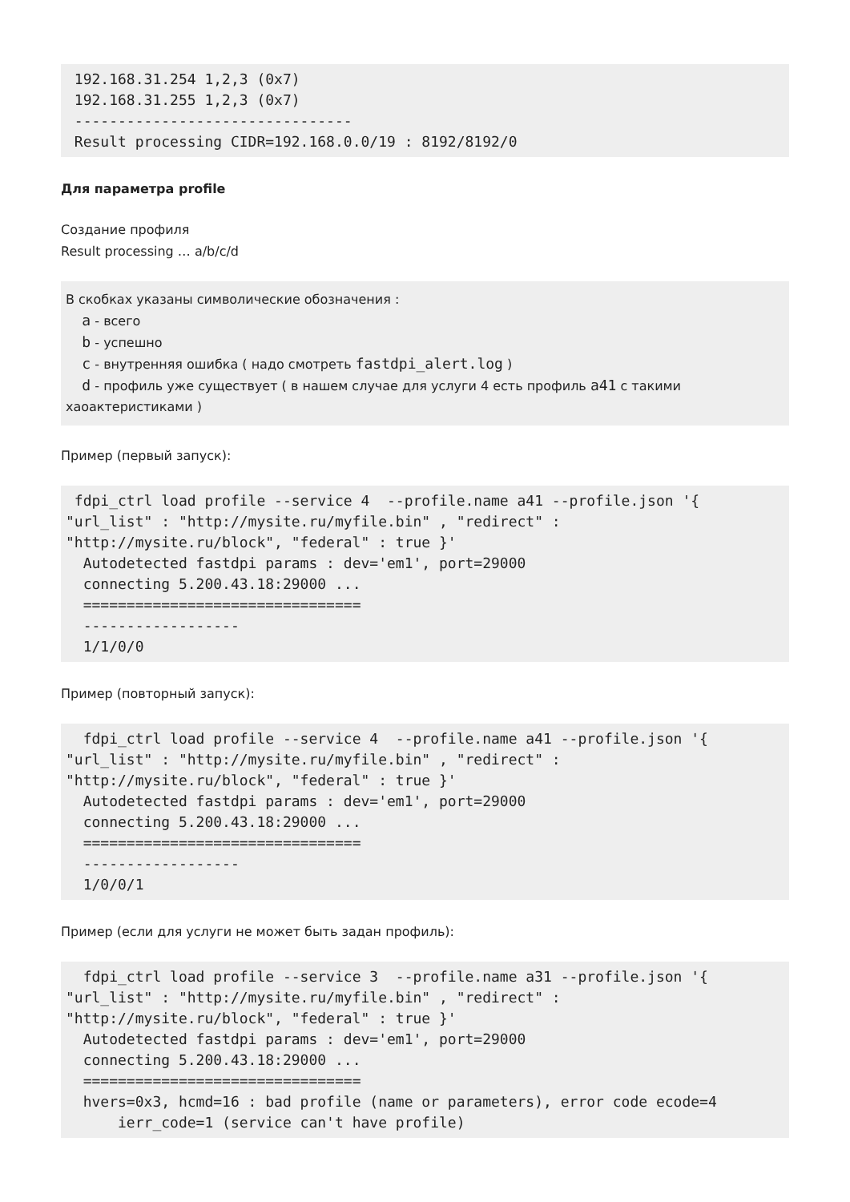192.168.31.254 1,2,3 (0x7)
 192.168.31.255 1,2,3 (0x7)
 --------------------------------
 Result processing CIDR=192.168.0.0/19 : 8192/8192/0
Для параметра profile
Создание профиля
Result processing … a/b/c/d
В скобках указаны символические обозначения :
a - всего
b - успешно
c - внутренняя ошибка ( надо смотреть fastdpi_alert.log )
d - профиль уже существует ( в нашем случае для услуги 4 есть профиль a41 с такими хаоактеристиками )
Пример (первый запуск):
 fdpi_ctrl load profile --service 4  --profile.name a41 --profile.json '{ "url_list" : "http://mysite.ru/myfile.bin" , "redirect" : "http://mysite.ru/block", "federal" : true }'
  Autodetected fastdpi params : dev='em1', port=29000
  connecting 5.200.43.18:29000 ...
  ================================
  ------------------
  1/1/0/0
Пример (повторный запуск):
  fdpi_ctrl load profile --service 4  --profile.name a41 --profile.json '{ "url_list" : "http://mysite.ru/myfile.bin" , "redirect" : "http://mysite.ru/block", "federal" : true }'
  Autodetected fastdpi params : dev='em1', port=29000
  connecting 5.200.43.18:29000 ...
  ================================
  ------------------
  1/0/0/1
Пример (если для услуги не может быть задан профиль):
  fdpi_ctrl load profile --service 3  --profile.name a31 --profile.json '{ "url_list" : "http://mysite.ru/myfile.bin" , "redirect" : "http://mysite.ru/block", "federal" : true }'
  Autodetected fastdpi params : dev='em1', port=29000
  connecting 5.200.43.18:29000 ...
  ================================
  hvers=0x3, hcmd=16 : bad profile (name or parameters), error code ecode=4
      ierr_code=1 (service can't have profile)